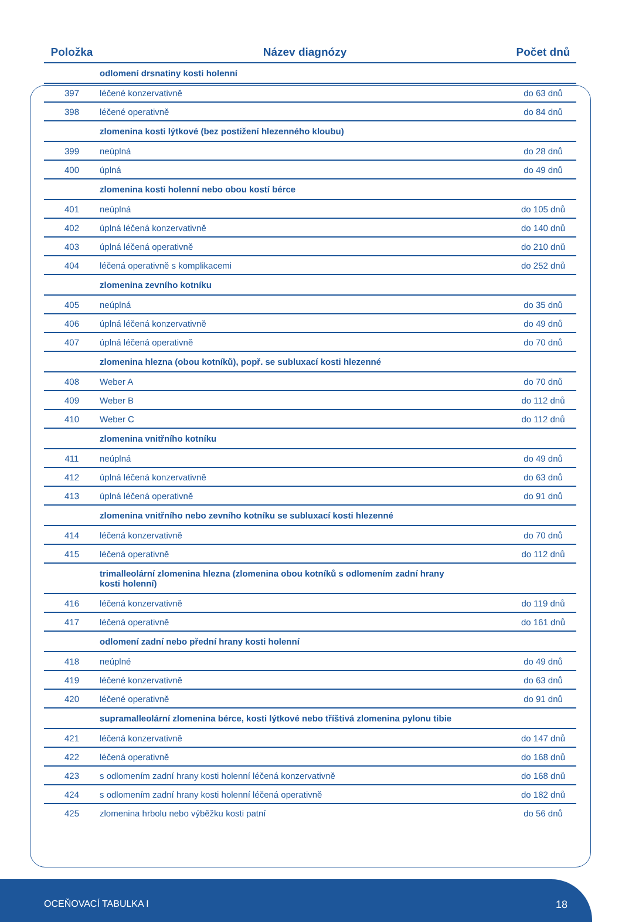| Položka | Název diagnózy | Počet dnů |
| --- | --- | --- |
| | odlomení drsnatiny kosti holenní | |
| 397 | léčené konzervativně | do 63 dnů |
| 398 | léčené operativně | do 84 dnů |
| | zlomenina kosti lýtkové (bez postižení hlezenného kloubu) | |
| 399 | neúplná | do 28 dnů |
| 400 | úplná | do 49 dnů |
| | zlomenina kosti holenní nebo obou kostí bérce | |
| 401 | neúplná | do 105 dnů |
| 402 | úplná léčená konzervativně | do 140 dnů |
| 403 | úplná léčená operativně | do 210 dnů |
| 404 | léčená operativně s komplikacemi | do 252 dnů |
| | zlomenina zevního kotníku | |
| 405 | neúplná | do 35 dnů |
| 406 | úplná léčená konzervativně | do 49 dnů |
| 407 | úplná léčená operativně | do 70 dnů |
| | zlomenina hlezna (obou kotníků), popř. se subluxací kosti hlezenné | |
| 408 | Weber A | do 70 dnů |
| 409 | Weber B | do 112 dnů |
| 410 | Weber C | do 112 dnů |
| | zlomenina vnitřního kotníku | |
| 411 | neúplná | do 49 dnů |
| 412 | úplná léčená konzervativně | do 63 dnů |
| 413 | úplná léčená operativně | do 91 dnů |
| | zlomenina vnitřního nebo zevního kotníku se subluxací kosti hlezenné | |
| 414 | léčená konzervativně | do 70 dnů |
| 415 | léčená operativně | do 112 dnů |
| | trimalleolární zlomenina hlezna (zlomenina obou kotníků s odlomením zadní hrany kosti holenní) | |
| 416 | léčená konzervativně | do 119 dnů |
| 417 | léčená operativně | do 161 dnů |
| | odlomení zadní nebo přední hrany kosti holenní | |
| 418 | neúplné | do 49 dnů |
| 419 | léčené konzervativně | do 63 dnů |
| 420 | léčené operativně | do 91 dnů |
| | supramalleolární zlomenina bérce, kosti lýtkové nebo tříštivá zlomenina pylonu tibie | |
| 421 | léčená konzervativně | do 147 dnů |
| 422 | léčená operativně | do 168 dnů |
| 423 | s odlomením zadní hrany kosti holenní léčená konzervativně | do 168 dnů |
| 424 | s odlomením zadní hrany kosti holenní léčená operativně | do 182 dnů |
| 425 | zlomenina hrbolu nebo výběžku kosti patní | do 56 dnů |
OCEŇOVACÍ TABULKA I 18